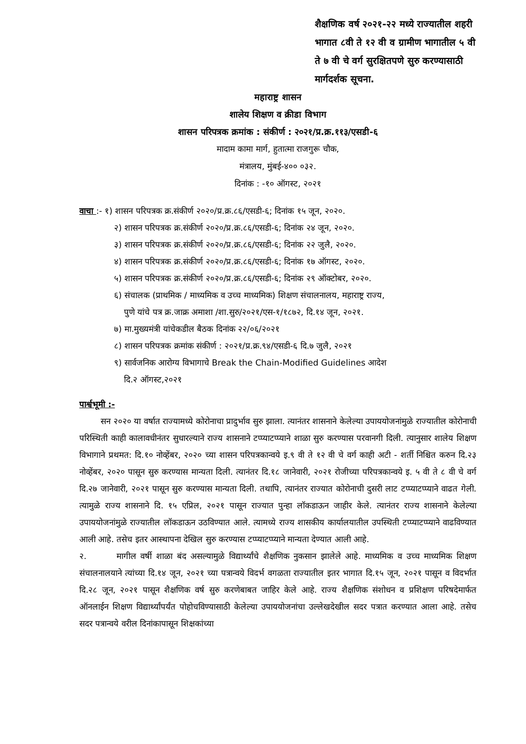शैक्षणिक वर्ष २०२१-२२ मध्ये राज्यातील शहरी भागात ८वी ते १२ वी व ग्रामीण भागातील ५ वी ते ७ वी चे वर्ग सुरक्षितपणे सुरु करण्यासाठी मार्गदर्शक सूचना.
महाराष्ट्र शासन
शालेय शिक्षण व क्रीडा विभाग
शासन परिपत्रक क्रमांक : संकीर्ण : २०२१/प्र.क्र.११३/एसडी-६
मादाम कामा मार्ग, हुतात्मा राजगुरू चौक,
मंत्रालय, मुंबई-४०० ०३२.
दिनांक : -१० ऑगस्ट, २०२१
वाचा :- १) शासन परिपत्रक क्र.संकीर्ण २०२०/प्र.क्र.८६/एसडी-६; दिनांक १५ जून, २०२०.
२) शासन परिपत्रक क्र.संकीर्ण २०२०/प्र.क्र.८६/एसडी-६; दिनांक २४ जून, २०२०.
३) शासन परिपत्रक क्र.संकीर्ण २०२०/प्र.क्र.८६/एसडी-६; दिनांक २२ जुलै, २०२०.
४) शासन परिपत्रक क्र.संकीर्ण २०२०/प्र.क्र.८६/एसडी-६; दिनांक १७ ऑगस्ट, २०२०.
५) शासन परिपत्रक क्र.संकीर्ण २०२०/प्र.क्र.८६/एसडी-६; दिनांक २९ ऑक्टोबर, २०२०.
६) संचालक (प्राथमिक / माध्यमिक व उच्च माध्यमिक) शिक्षण संचालनालय, महाराष्ट्र राज्य,
पुणे यांचे पत्र क्र.जाक्र अमाशा /शा.सुरु/२०२१/एस-१/१८७२, दि.१४ जून, २०२१.
७) मा.मुख्यमंत्री यांचेकडील बैठक दिनांक २२/०६/२०२१
८) शासन परिपत्रक क्रमांक संकीर्ण : २०२१/प्र.क्र.९४/एसडी-६ दि.७ जुलै, २०२१
९) सार्वजनिक आरोग्य विभागाचे Break the Chain-Modified Guidelines आदेश
दि.२ ऑगस्ट,२०२१
पार्श्वभूमी :-
सन २०२० या वर्षात राज्यामध्ये कोरोनाचा प्रादुर्भाव सुरु झाला. त्यानंतर शासनाने केलेल्या उपाययोजनांमुळे राज्यातील कोरोनाची परिस्थिती काही कालावधीनंतर सुधारल्याने राज्य शासनाने टप्प्याटप्प्याने शाळा सुरु करण्यास परवानगी दिली. त्यानुसार शालेय शिक्षण विभागाने प्रथमत: दि.१० नोव्हेंबर, २०२० च्या शासन परिपत्रकान्वये इ.९ वी ते १२ वी चे वर्ग काही अटी - शर्ती निश्चित करुन दि.२३ नोव्हेंबर, २०२० पासून सुरु करण्यास मान्यता दिली. त्यानंतर दि.१८ जानेवारी, २०२१ रोजीच्या परिपत्रकान्वये इ. ५ वी ते ८ वी चे वर्ग दि.२७ जानेवारी, २०२१ पासून सुरु करण्यास मान्यता दिली. तथापि, त्यानंतर राज्यात कोरोनाची दुसरी लाट टप्प्याटप्प्याने वाढत गेली. त्यामुळे राज्य शासनाने दि. १५ एप्रिल, २०२१ पासून राज्यात पुन्हा लॉकडाऊन जाहीर केले. त्यानंतर राज्य शासनाने केलेल्या उपाययोजनांमुळे राज्यातील लॉकडाऊन उठविण्यात आले. त्यामध्ये राज्य शासकीय कार्यालयातील उपस्थिती टप्प्याटप्प्याने वाढविण्यात आली आहे. तसेच इतर आस्थापना देखिल सुरु करण्यास टप्प्याटप्प्याने मान्यता देण्यात आली आहे.
२. मागील वर्षी शाळा बंद असल्यामुळे विद्यार्थ्यांचे शैक्षणिक नुकसान झालेले आहे. माध्यमिक व उच्च माध्यमिक शिक्षण संचालनालयाने त्यांच्या दि.१४ जून, २०२१ च्या पत्रान्वये विदर्भ वगळता राज्यातील इतर भागात दि.१५ जून, २०२१ पासून व विदर्भात दि.२८ जून, २०२१ पासून शैक्षणिक वर्ष सुरु करणेबाबत जाहिर केले आहे. राज्य शैक्षणिक संशोधन व प्रशिक्षण परिषदेमार्फत ऑनलाईन शिक्षण विद्यार्थ्यांपर्यंत पोहोचविण्यासाठी केलेल्या उपाययोजनांचा उल्लेखदेखील सदर पत्रात करण्यात आला आहे. तसेच सदर पत्रान्वये वरील दिनांकापासून शिक्षकांच्या